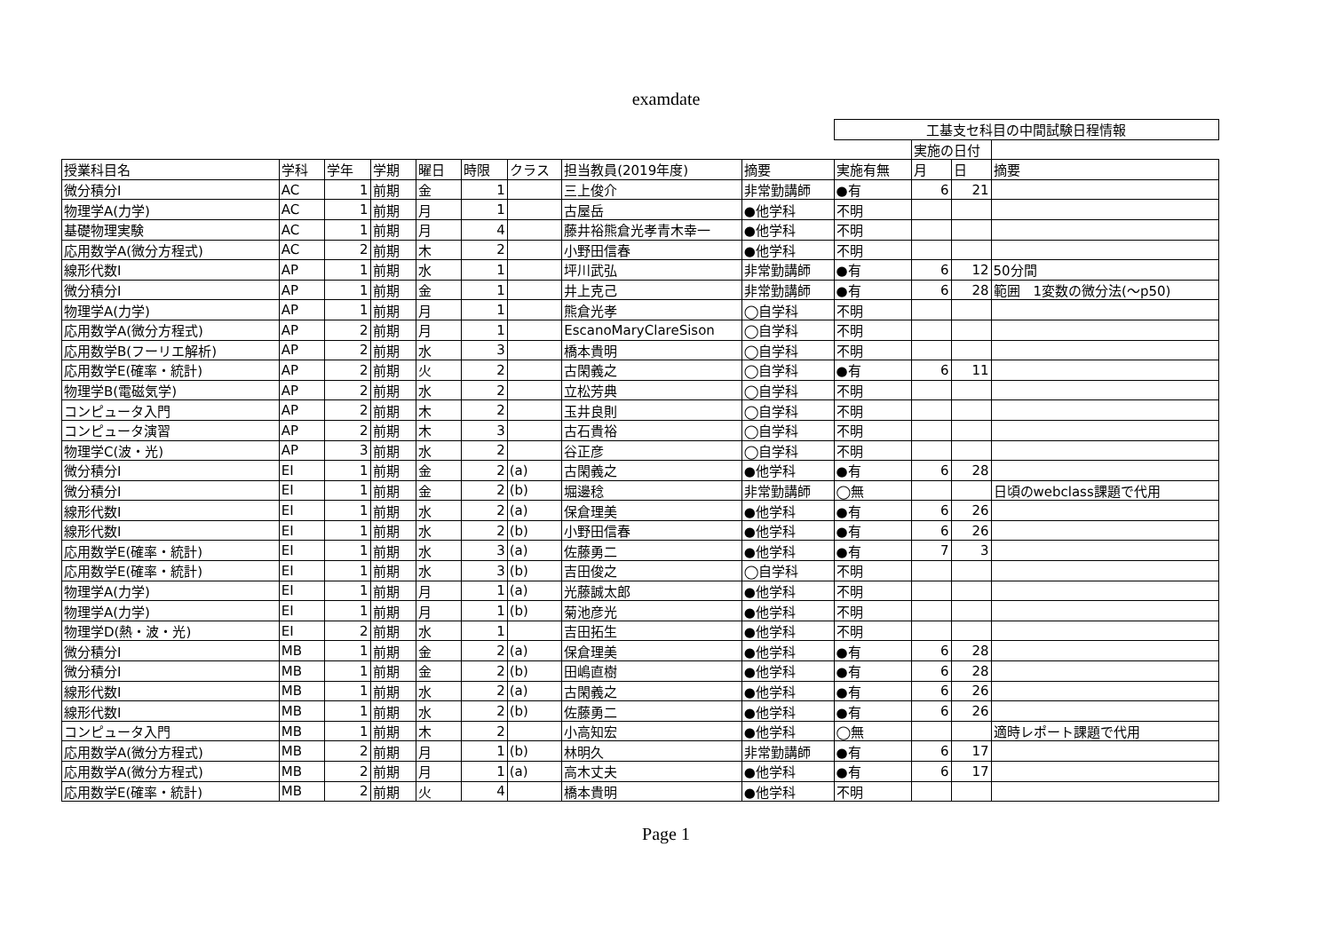examdate
| | | | | | | | | | 工基支セ科目の中間試験日程情報 | | | |
| | | | | | | | | | | 実施の日付 | | |
| 授業科目名 | 学科 | 学年 | 学期 | 曜日 | 時限 | クラス | 担当教員(2019年度) | 摘要 | 実施有無 | 月 | 日 | 摘要 |
| 微分積分I | AC | 1 | 前期 | 金 | 1 | | 三上俊介 | 非常勤講師 | ●有 | 6 | 21 | |
| 物理学A(力学) | AC | 1 | 前期 | 月 | 1 | | 古屋岳 | ●他学科 | 不明 | | | |
| 基礎物理実験 | AC | 1 | 前期 | 月 | 4 | | 藤井裕熊倉光孝青木幸一 | ●他学科 | 不明 | | | |
| 応用数学A(微分方程式) | AC | 2 | 前期 | 木 | 2 | | 小野田信春 | ●他学科 | 不明 | | | |
| 線形代数I | AP | 1 | 前期 | 水 | 1 | | 坪川武弘 | 非常勤講師 | ●有 | 6 | 12 | 50分間 |
| 微分積分I | AP | 1 | 前期 | 金 | 1 | | 井上克己 | 非常勤講師 | ●有 | 6 | 28 | 範囲 1変数の微分法(～p50) |
| 物理学A(力学) | AP | 1 | 前期 | 月 | 1 | | 熊倉光孝 | ◯自学科 | 不明 | | | |
| 応用数学A(微分方程式) | AP | 2 | 前期 | 月 | 1 | | EscanoMaryClareSison | ◯自学科 | 不明 | | | |
| 応用数学B(フーリエ解析) | AP | 2 | 前期 | 水 | 3 | | 橋本貴明 | ◯自学科 | 不明 | | | |
| 応用数学E(確率・統計) | AP | 2 | 前期 | 火 | 2 | | 古閑義之 | ◯自学科 | ●有 | 6 | 11 | |
| 物理学B(電磁気学) | AP | 2 | 前期 | 水 | 2 | | 立松芳典 | ◯自学科 | 不明 | | | |
| コンピュータ入門 | AP | 2 | 前期 | 木 | 2 | | 玉井良則 | ◯自学科 | 不明 | | | |
| コンピュータ演習 | AP | 2 | 前期 | 木 | 3 | | 古石貴裕 | ◯自学科 | 不明 | | | |
| 物理学C(波・光) | AP | 3 | 前期 | 水 | 2 | | 谷正彦 | ◯自学科 | 不明 | | | |
| 微分積分I | EI | 1 | 前期 | 金 | 2 | (a) | 古閑義之 | ●他学科 | ●有 | 6 | 28 | |
| 微分積分I | EI | 1 | 前期 | 金 | 2 | (b) | 堀邊稔 | 非常勤講師 | ◯無 | | | 日頃のwebclass課題で代用 |
| 線形代数I | EI | 1 | 前期 | 水 | 2 | (a) | 保倉理美 | ●他学科 | ●有 | 6 | 26 | |
| 線形代数I | EI | 1 | 前期 | 水 | 2 | (b) | 小野田信春 | ●他学科 | ●有 | 6 | 26 | |
| 応用数学E(確率・統計) | EI | 1 | 前期 | 水 | 3 | (a) | 佐藤勇二 | ●他学科 | ●有 | 7 | 3 | |
| 応用数学E(確率・統計) | EI | 1 | 前期 | 水 | 3 | (b) | 吉田俊之 | ◯自学科 | 不明 | | | |
| 物理学A(力学) | EI | 1 | 前期 | 月 | 1 | (a) | 光藤誠太郎 | ●他学科 | 不明 | | | |
| 物理学A(力学) | EI | 1 | 前期 | 月 | 1 | (b) | 菊池彦光 | ●他学科 | 不明 | | | |
| 物理学D(熱・波・光) | EI | 2 | 前期 | 水 | 1 | | 吉田拓生 | ●他学科 | 不明 | | | |
| 微分積分I | MB | 1 | 前期 | 金 | 2 | (a) | 保倉理美 | ●他学科 | ●有 | 6 | 28 | |
| 微分積分I | MB | 1 | 前期 | 金 | 2 | (b) | 田嶋直樹 | ●他学科 | ●有 | 6 | 28 | |
| 線形代数I | MB | 1 | 前期 | 水 | 2 | (a) | 古閑義之 | ●他学科 | ●有 | 6 | 26 | |
| 線形代数I | MB | 1 | 前期 | 水 | 2 | (b) | 佐藤勇二 | ●他学科 | ●有 | 6 | 26 | |
| コンピュータ入門 | MB | 1 | 前期 | 木 | 2 | | 小高知宏 | ●他学科 | ◯無 | | | 適時レポート課題で代用 |
| 応用数学A(微分方程式) | MB | 2 | 前期 | 月 | 1 | (b) | 林明久 | 非常勤講師 | ●有 | 6 | 17 | |
| 応用数学A(微分方程式) | MB | 2 | 前期 | 月 | 1 | (a) | 高木丈夫 | ●他学科 | ●有 | 6 | 17 | |
| 応用数学E(確率・統計) | MB | 2 | 前期 | 火 | 4 | | 橋本貴明 | ●他学科 | 不明 | | | |
Page 1